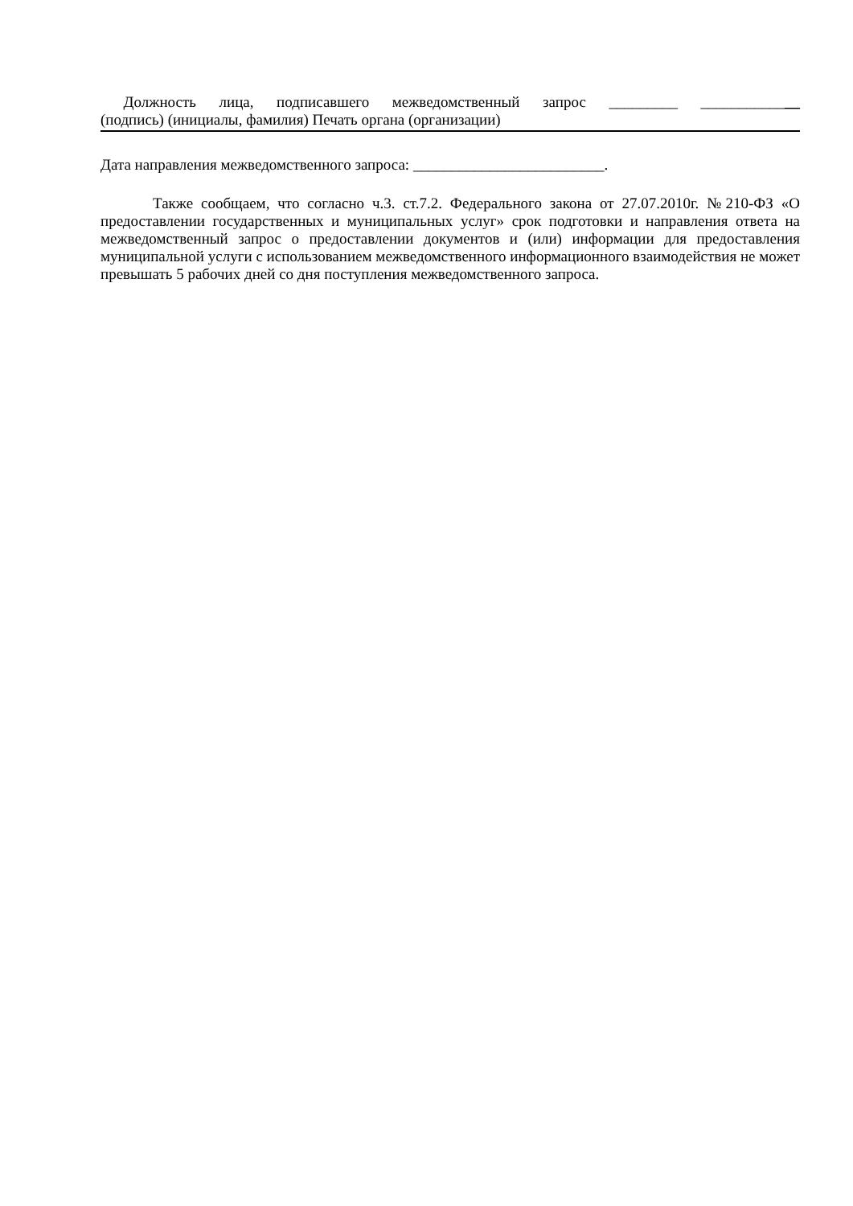Должность лица, подписавшего межведомственный запрос _________ _____________
(подпись) (инициалы, фамилия) Печать органа (организации)
Дата направления межведомственного запроса: _________________________.
Также сообщаем, что согласно ч.3. ст.7.2. Федерального закона от 27.07.2010г. №210-ФЗ «О предоставлении государственных и муниципальных услуг» срок подготовки и направления ответа на межведомственный запрос о предоставлении документов и (или) информации для предоставления муниципальной услуги с использованием межведомственного информационного взаимодействия не может превышать 5 рабочих дней со дня поступления межведомственного запроса.